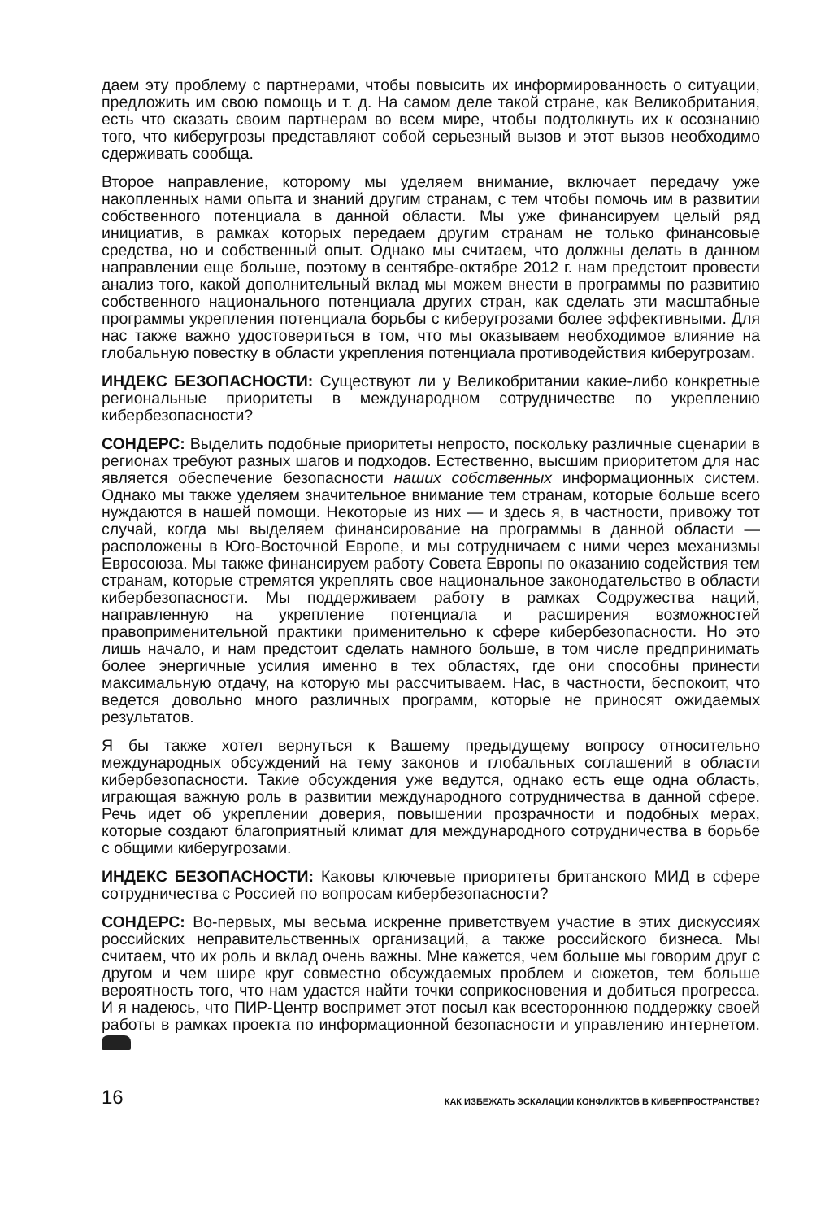даем эту проблему с партнерами, чтобы повысить их информированность о ситуации, предложить им свою помощь и т. д. На самом деле такой стране, как Великобритания, есть что сказать своим партнерам во всем мире, чтобы подтолкнуть их к осознанию того, что киберугрозы представляют собой серьезный вызов и этот вызов необходимо сдерживать сообща.
Второе направление, которому мы уделяем внимание, включает передачу уже накопленных нами опыта и знаний другим странам, с тем чтобы помочь им в развитии собственного потенциала в данной области. Мы уже финансируем целый ряд инициатив, в рамках которых передаем другим странам не только финансовые средства, но и собственный опыт. Однако мы считаем, что должны делать в данном направлении еще больше, поэтому в сентябре-октябре 2012 г. нам предстоит провести анализ того, какой дополнительный вклад мы можем внести в программы по развитию собственного национального потенциала других стран, как сделать эти масштабные программы укрепления потенциала борьбы с киберугрозами более эффективными. Для нас также важно удостовериться в том, что мы оказываем необходимое влияние на глобальную повестку в области укрепления потенциала противодействия киберугрозам.
ИНДЕКС БЕЗОПАСНОСТИ: Существуют ли у Великобритании какие-либо конкретные региональные приоритеты в международном сотрудничестве по укреплению кибербезопасности?
СОНДЕРС: Выделить подобные приоритеты непросто, поскольку различные сценарии в регионах требуют разных шагов и подходов. Естественно, высшим приоритетом для нас является обеспечение безопасности наших собственных информационных систем. Однако мы также уделяем значительное внимание тем странам, которые больше всего нуждаются в нашей помощи. Некоторые из них — и здесь я, в частности, привожу тот случай, когда мы выделяем финансирование на программы в данной области — расположены в Юго-Восточной Европе, и мы сотрудничаем с ними через механизмы Евросоюза. Мы также финансируем работу Совета Европы по оказанию содействия тем странам, которые стремятся укреплять свое национальное законодательство в области кибербезопасности. Мы поддерживаем работу в рамках Содружества наций, направленную на укрепление потенциала и расширения возможностей правоприменительной практики применительно к сфере кибербезопасности. Но это лишь начало, и нам предстоит сделать намного больше, в том числе предпринимать более энергичные усилия именно в тех областях, где они способны принести максимальную отдачу, на которую мы рассчитываем. Нас, в частности, беспокоит, что ведется довольно много различных программ, которые не приносят ожидаемых результатов.
Я бы также хотел вернуться к Вашему предыдущему вопросу относительно международных обсуждений на тему законов и глобальных соглашений в области кибербезопасности. Такие обсуждения уже ведутся, однако есть еще одна область, играющая важную роль в развитии международного сотрудничества в данной сфере. Речь идет об укреплении доверия, повышении прозрачности и подобных мерах, которые создают благоприятный климат для международного сотрудничества в борьбе с общими киберугрозами.
ИНДЕКС БЕЗОПАСНОСТИ: Каковы ключевые приоритеты британского МИД в сфере сотрудничества с Россией по вопросам кибербезопасности?
СОНДЕРС: Во-первых, мы весьма искренне приветствуем участие в этих дискуссиях российских неправительственных организаций, а также российского бизнеса. Мы считаем, что их роль и вклад очень важны. Мне кажется, чем больше мы говорим друг с другом и чем шире круг совместно обсуждаемых проблем и сюжетов, тем больше вероятность того, что нам удастся найти точки соприкосновения и добиться прогресса. И я надеюсь, что ПИР-Центр воспримет этот посыл как всестороннюю поддержку своей работы в рамках проекта по информационной безопасности и управлению интернетом.
16 КАК ИЗБЕЖАТЬ ЭСКАЛАЦИИ КОНФЛИКТОВ В КИБЕРПРОСТРАНСТВЕ?